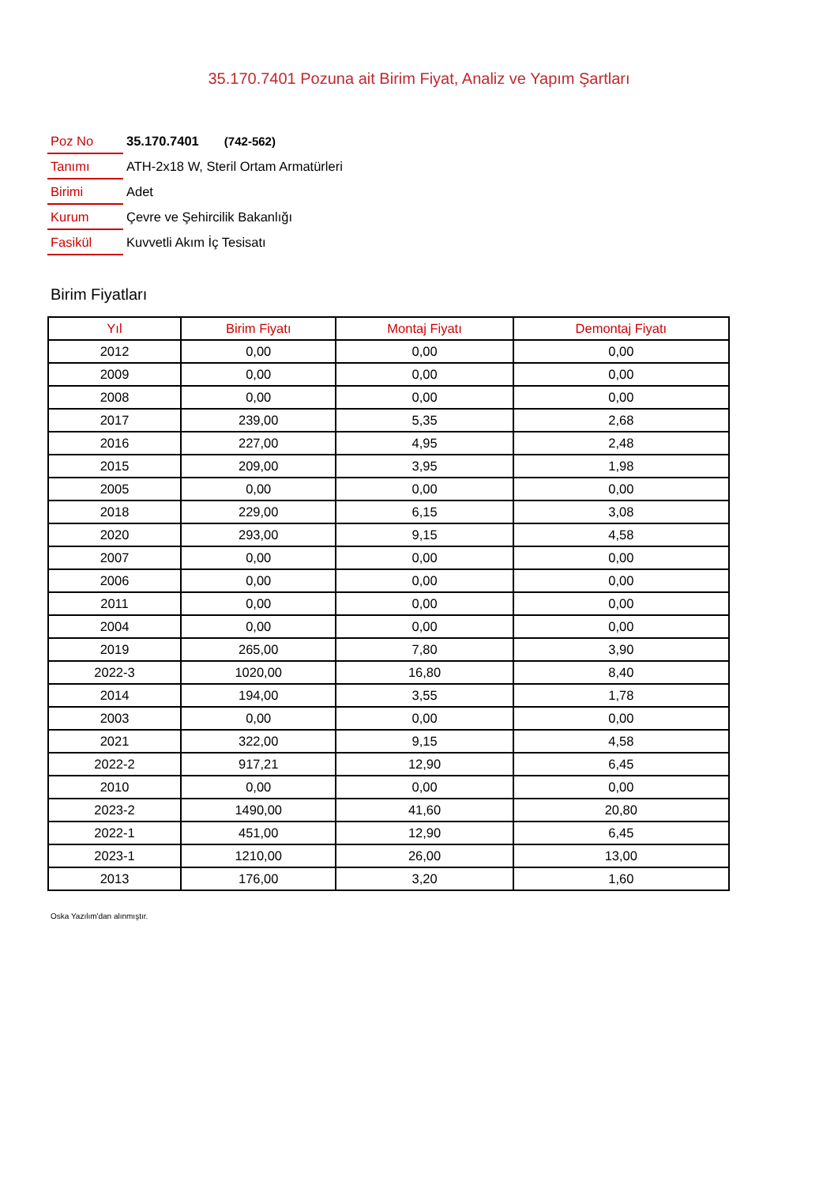35.170.7401 Pozuna ait Birim Fiyat, Analiz ve Yapım Şartları
| Poz No | 35.170.7401 (742-562) |
| Tanımı | ATH-2x18 W, Steril Ortam Armatürleri |
| Birimi | Adet |
| Kurum | Çevre ve Şehircilik Bakanlığı |
| Fasikül | Kuvvetli Akım İç Tesisatı |
Birim Fiyatları
| Yıl | Birim Fiyatı | Montaj Fiyatı | Demontaj Fiyatı |
| --- | --- | --- | --- |
| 2012 | 0,00 | 0,00 | 0,00 |
| 2009 | 0,00 | 0,00 | 0,00 |
| 2008 | 0,00 | 0,00 | 0,00 |
| 2017 | 239,00 | 5,35 | 2,68 |
| 2016 | 227,00 | 4,95 | 2,48 |
| 2015 | 209,00 | 3,95 | 1,98 |
| 2005 | 0,00 | 0,00 | 0,00 |
| 2018 | 229,00 | 6,15 | 3,08 |
| 2020 | 293,00 | 9,15 | 4,58 |
| 2007 | 0,00 | 0,00 | 0,00 |
| 2006 | 0,00 | 0,00 | 0,00 |
| 2011 | 0,00 | 0,00 | 0,00 |
| 2004 | 0,00 | 0,00 | 0,00 |
| 2019 | 265,00 | 7,80 | 3,90 |
| 2022-3 | 1020,00 | 16,80 | 8,40 |
| 2014 | 194,00 | 3,55 | 1,78 |
| 2003 | 0,00 | 0,00 | 0,00 |
| 2021 | 322,00 | 9,15 | 4,58 |
| 2022-2 | 917,21 | 12,90 | 6,45 |
| 2010 | 0,00 | 0,00 | 0,00 |
| 2023-2 | 1490,00 | 41,60 | 20,80 |
| 2022-1 | 451,00 | 12,90 | 6,45 |
| 2023-1 | 1210,00 | 26,00 | 13,00 |
| 2013 | 176,00 | 3,20 | 1,60 |
Oska Yazılım'dan alınmıştır.